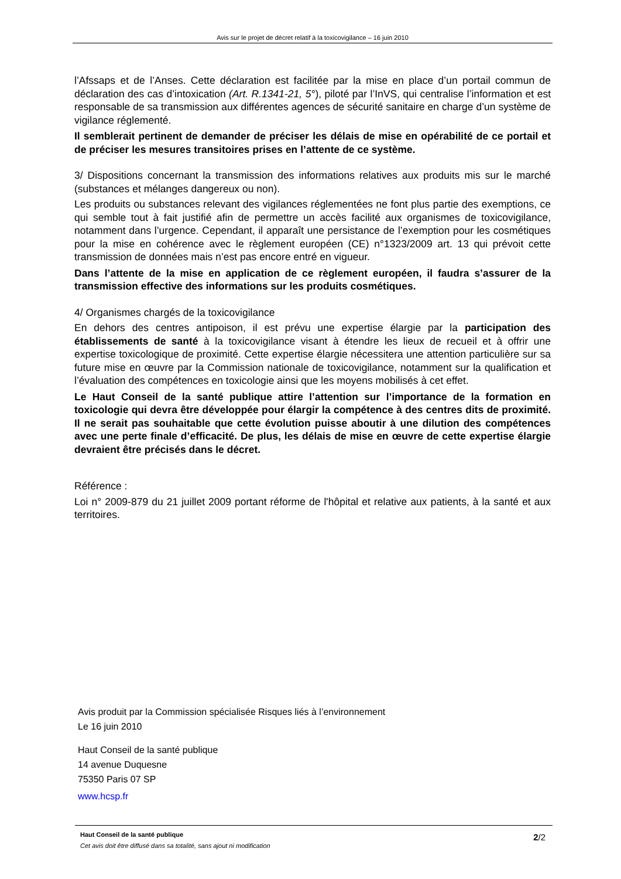Avis sur le projet de décret relatif à la toxicovigilance – 16 juin 2010
l’Afssaps et de l’Anses. Cette déclaration est facilitée par la mise en place d’un portail commun de déclaration des cas d’intoxication (Art. R.1341-21, 5°), piloté par l’InVS, qui centralise l’information et est responsable de sa transmission aux différentes agences de sécurité sanitaire en charge d’un système de vigilance réglementé.
Il semblerait pertinent de demander de préciser les délais de mise en opérabilité de ce portail et de préciser les mesures transitoires prises en l’attente de ce système.
3/ Dispositions concernant la transmission des informations relatives aux produits mis sur le marché (substances et mélanges dangereux ou non).
Les produits ou substances relevant des vigilances réglementées ne font plus partie des exemptions, ce qui semble tout à fait justifié afin de permettre un accès facilité aux organismes de toxicovigilance, notamment dans l’urgence. Cependant, il apparaît une persistance de l’exemption pour les cosmétiques pour la mise en cohérence avec le règlement européen (CE) n°1323/2009 art. 13 qui prévoit cette transmission de données mais n’est pas encore entré en vigueur.
Dans l’attente de la mise en application de ce règlement européen, il faudra s’assurer de la transmission effective des informations sur les produits cosmétiques.
4/ Organismes chargés de la toxicovigilance
En dehors des centres antipoison, il est prévu une expertise élargie par la participation des établissements de santé à la toxicovigilance visant à étendre les lieux de recueil et à offrir une expertise toxicologique de proximité. Cette expertise élargie nécessitera une attention particulière sur sa future mise en œuvre par la Commission nationale de toxicovigilance, notamment sur la qualification et l’évaluation des compétences en toxicologie ainsi que les moyens mobilisés à cet effet.
Le Haut Conseil de la santé publique attire l’attention sur l’importance de la formation en toxicologie qui devra être développée pour élargir la compétence à des centres dits de proximité. Il ne serait pas souhaitable que cette évolution puisse aboutir à une dilution des compétences avec une perte finale d’efficacité. De plus, les délais de mise en œuvre de cette expertise élargie devraient être précisés dans le décret.
Référence :
Loi n° 2009-879 du 21 juillet 2009 portant réforme de l'hôpital et relative aux patients, à la santé et aux territoires.
Avis produit par la Commission spécialisée Risques liés à l’environnement
Le 16 juin 2010
Haut Conseil de la santé publique
14 avenue Duquesne
75350 Paris 07 SP
www.hcsp.fr
Haut Conseil de la santé publique
Cet avis doit être diffusé dans sa totalité, sans ajout ni modification
2/2